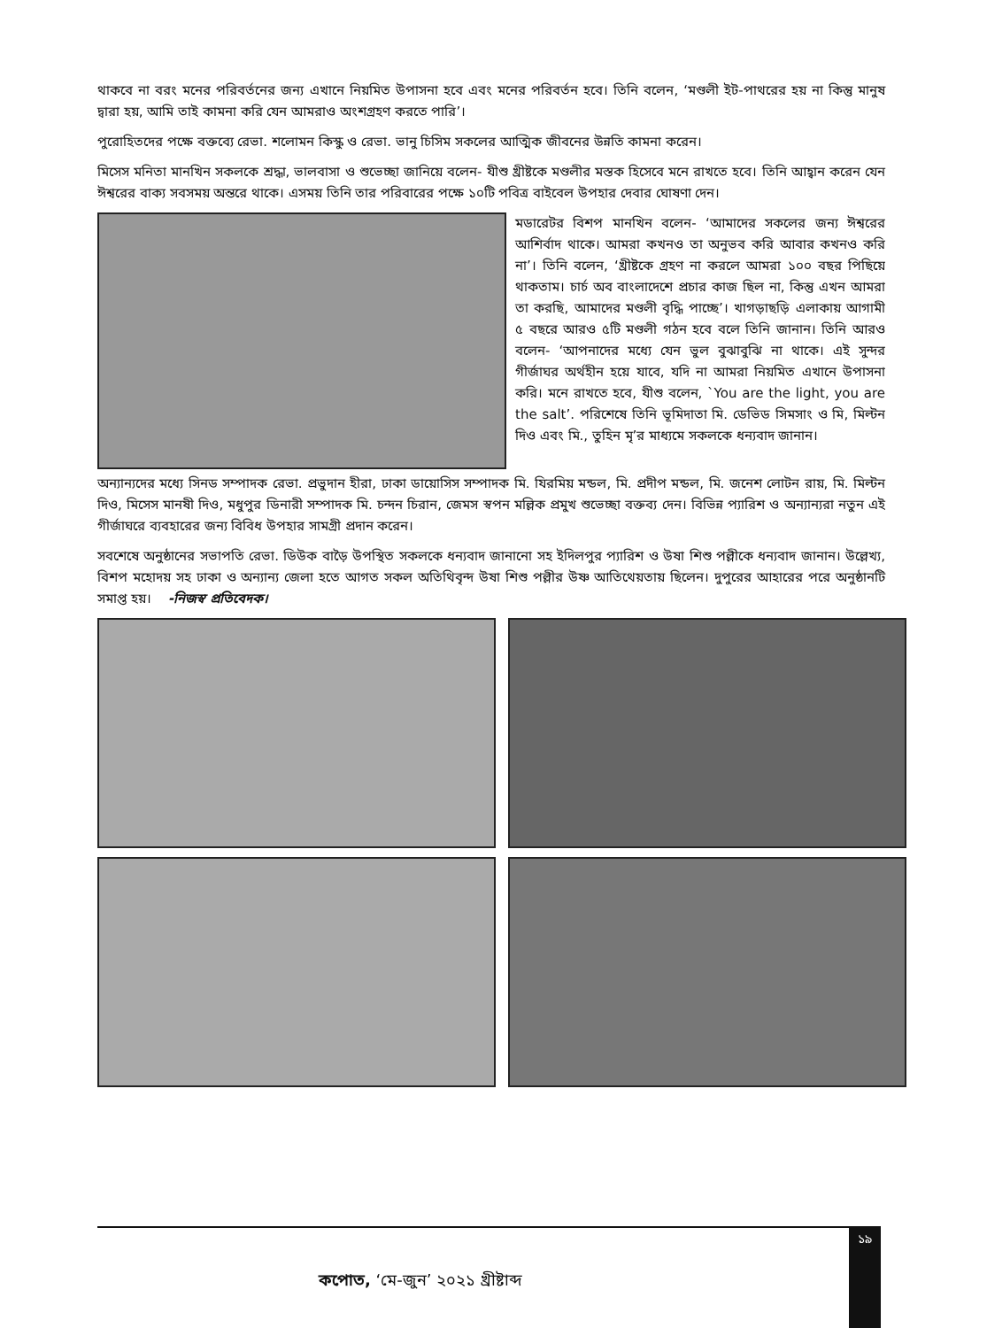থাকবে না বরং মনের পরিবর্তনের জন্য এখানে নিয়মিত উপাসনা হবে এবং মনের পরিবর্তন হবে। তিনি বলেন, ‘মণ্ডলী ইট-পাথরের হয় না কিন্তু মানুষ দ্বারা হয়, আমি তাই কামনা করি যেন আমরাও অংশগ্রহণ করতে পারি’।
পুরোহিতদের পক্ষে বক্তব্যে রেভা. শলোমন কিস্কু ও রেভা. ভানু চিসিম সকলের আত্মিক জীবনের উন্নতি কামনা করেন।
মিসেস মনিতা মানখিন সকলকে শ্রদ্ধা, ভালবাসা ও শুভেচ্ছা জানিয়ে বলেন- যীশু খ্রীষ্টকে মণ্ডলীর মস্তক হিসেবে মনে রাখতে হবে। তিনি আহ্বান করেন যেন ঈশ্বরের বাক্য সবসময় অন্তরে থাকে। এসময় তিনি তার পরিবারের পক্ষে ১০টি পবিত্র বাইবেল উপহার দেবার ঘোষণা দেন।
মডারেটর বিশপ মানখিন বলেন- ‘আমাদের সকলের জন্য ঈশ্বরের আশির্বাদ থাকে। আমরা কখনও তা অনুভব করি আবার কখনও করি না’। তিনি বলেন, ‘খ্রীষ্টকে গ্রহণ না করলে আমরা ১০০ বছর পিছিয়ে থাকতাম। চার্চ অব বাংলাদেশে প্রচার কাজ ছিল না, কিন্তু এখন আমরা তা করছি, আমাদের মণ্ডলী বৃদ্ধি পাচ্ছে’। খাগড়াছড়ি এলাকায় আগামী ৫ বছরে আরও ৫টি মণ্ডলী গঠন হবে বলে তিনি জানান। তিনি আরও বলেন- ‘আপনাদের মধ্যে যেন ভুল বুঝাবুঝি না থাকে। এই সুন্দর গীর্জাঘর অর্থহীন হয়ে যাবে, যদি না আমরা নিয়মিত এখানে উপাসনা করি। মনে রাখতে হবে, যীশু বলেন, `You are the light, you are the salt’. পরিশেষে তিনি ভূমিদাতা মি. ডেভিড সিমসাং ও মি, মিল্টন দিও এবং মি., তুহিন মৃ’র মাধ্যমে সকলকে ধন্যবাদ জানান।
অন্যান্যদের মধ্যে সিনড সম্পাদক রেভা. প্রভুদান হীরা, ঢাকা ডায়োসিস সম্পাদক মি. যিরমিয় মন্ডল, মি. প্রদীপ মন্ডল, মি. জনেশ লোটন রায়, মি. মিল্টন দিও, মিসেস মানষী দিও, মধুপুর ডিনারী সম্পাদক মি. চন্দন চিরান, জেমস স্বপন মল্লিক প্রমুখ শুভেচ্ছা বক্তব্য দেন। বিভিন্ন প্যারিশ ও অন্যান্যরা নতুন এই গীর্জাঘরে ব্যবহারের জন্য বিবিধ উপহার সামগ্রী প্রদান করেন।
সবশেষে অনুষ্ঠানের সভাপতি রেভা. ডিউক বাড়ৈ উপস্থিত সকলকে ধন্যবাদ জানানো সহ ইদিলপুর প্যারিশ ও উষা শিশু পল্লীকে ধন্যবাদ জানান। উল্লেখ্য, বিশপ মহোদয় সহ ঢাকা ও অন্যান্য জেলা হতে আগত সকল অতিথিবৃন্দ উষা শিশু পল্লীর উষ্ণ আতিথেয়তায় ছিলেন। দুপুরের আহারের পরে অনুষ্ঠানটি সমাপ্ত হয়। -নিজস্ব প্রতিবেদক।
১৯
কপোত, ‘মে-জুন’ ২০২১ খ্রীষ্টাব্দ